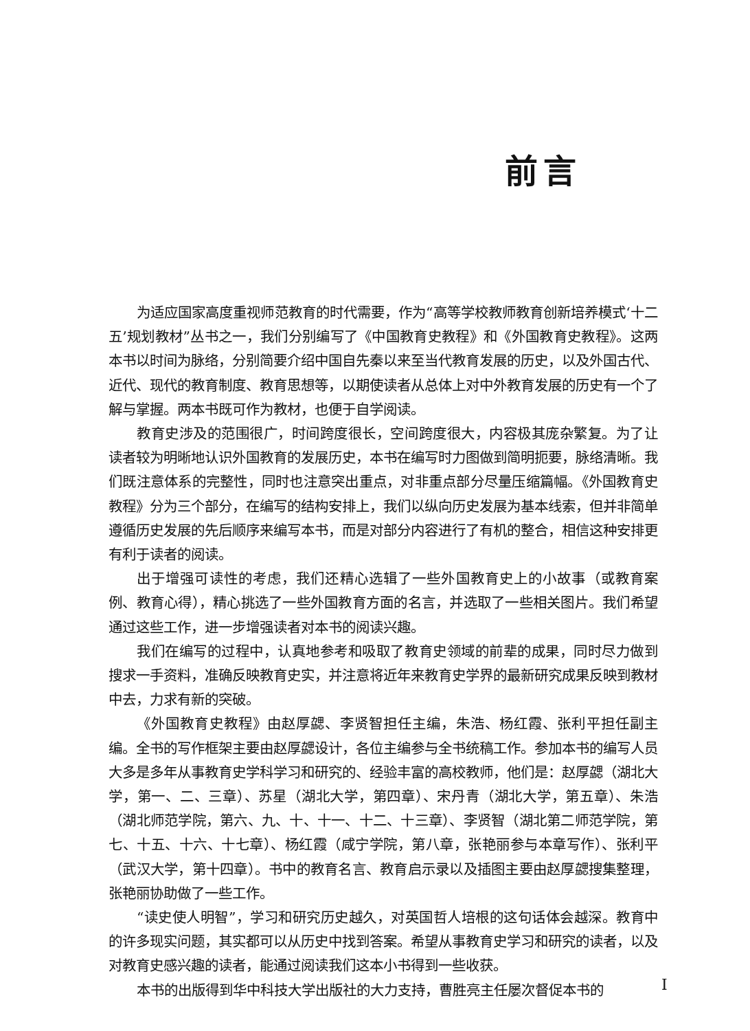前言
为适应国家高度重视师范教育的时代需要，作为“高等学校教师教育创新培养模式‘十二五’规划教材”丛书之一，我们分别编写了《中国教育史教程》和《外国教育史教程》。这两本书以时间为脉络，分别简要介绍中国自先秦以来至当代教育发展的历史，以及外国古代、近代、现代的教育制度、教育思想等，以期使读者从总体上对中外教育发展的历史有一个了解与掌握。两本书既可作为教材，也便于自学阅读。
教育史涉及的范围很广，时间跨度很长，空间跨度很大，内容极其庞杂繁复。为了让读者较为明晰地认识外国教育的发展历史，本书在编写时力图做到简明扼要，脉络清晰。我们既注意体系的完整性，同时也注意突出重点，对非重点部分尽量压缩篇幅。《外国教育史教程》分为三个部分，在编写的结构安排上，我们以纵向历史发展为基本线索，但并非简单遵循历史发展的先后顺序来编写本书，而是对部分内容进行了有机的整合，相信这种安排更有利于读者的阅读。
出于增强可读性的考虑，我们还精心选辑了一些外国教育史上的小故事（或教育案例、教育心得），精心挑选了一些外国教育方面的名言，并选取了一些相关图片。我们希望通过这些工作，进一步增强读者对本书的阅读兴趣。
我们在编写的过程中，认真地参考和吸取了教育史领域的前辈的成果，同时尽力做到搜求一手资料，准确反映教育史实，并注意将近年来教育史学界的最新研究成果反映到教材中去，力求有新的突破。
《外国教育史教程》由赵厚勰、李贤智担任主编，朱浩、杨红霞、张利平担任副主编。全书的写作框架主要由赵厚勰设计，各位主编参与全书统稿工作。参加本书的编写人员大多是多年从事教育史学科学习和研究的、经验丰富的高校教师，他们是：赵厚勰（湖北大学，第一、二、三章）、苏星（湖北大学，第四章）、宋丹青（湖北大学，第五章）、朱浩（湖北师范学院，第六、九、十、十一、十二、十三章）、李贤智（湖北第二师范学院，第七、十五、十六、十七章）、杨红霞（咸宁学院，第八章，张艳丽参与本章写作）、张利平（武汉大学，第十四章）。书中的教育名言、教育启示录以及插图主要由赵厚勰搜集整理，张艳丽协助做了一些工作。
“读史使人明智”，学习和研究历史越久，对英国哲人培根的这句话体会越深。教育中的许多现实问题，其实都可以从历史中找到答案。希望从事教育史学习和研究的读者，以及对教育史感兴趣的读者，能通过阅读我们这本小书得到一些收获。
本书的出版得到华中科技大学出版社的大力支持，曹胜亮主任屡次督促本书的
I